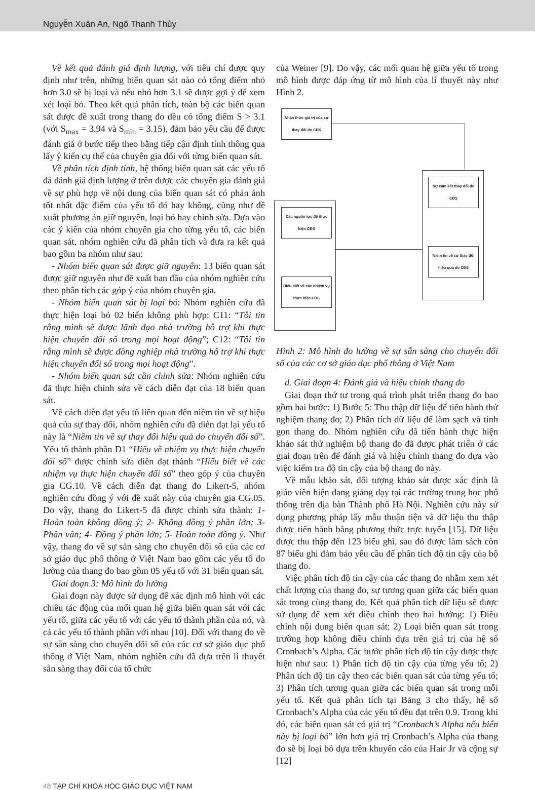Nguyễn Xuân An, Ngô Thanh Thủy
Về kết quả đánh giá định lượng, với tiêu chí được quy định như trên, những biến quan sát nào có tổng điểm nhỏ hơn 3.0 sẽ bị loại và nếu nhỏ hơn 3.1 sẽ được gợi ý để xem xét loại bỏ. Theo kết quả phân tích, toàn bộ các biến quan sát được đề xuất trong thang đo đều có tổng điểm S > 3.1 (với S<sub>max</sub> = 3.94 và S<sub>min</sub> = 3.15), đảm bảo yêu cầu để được đánh giá ở bước tiếp theo bằng tiếp cận định tính thông qua lấy ý kiến cụ thể của chuyên gia đối với từng biến quan sát.
Về phân tích định tính, hệ thống biến quan sát các yếu tố đá đánh giá định lượng ở trên được các chuyên gia đánh giá về sự phù hợp về nội dung của biến quan sát có phản ánh tốt nhất đặc điểm của yếu tố đó hay không, cũng như đề xuất phương án giữ nguyên, loại bỏ hay chỉnh sửa. Dựa vào các ý kiến của nhóm chuyên gia cho từng yếu tố, các biến quan sát, nhóm nghiên cứu đã phân tích và đưa ra kết quả bao gồm ba nhóm như sau:
- Nhóm biến quan sát được giữ nguyên: 13 biến quan sát được giữ nguyên như đề xuất ban đầu của nhóm nghiên cứu theo phân tích các góp ý của nhóm chuyên gia.
- Nhóm biến quan sát bị loại bỏ: Nhóm nghiên cứu đã thực hiện loại bỏ 02 biến không phù hợp: C11: “Tôi tin rằng mình sẽ được lãnh đạo nhà trường hỗ trợ khi thực hiện chuyển đổi số trong mọi hoạt động”; C12: “Tôi tin rằng mình sẽ được đồng nghiệp nhà trường hỗ trợ khi thực hiện chuyển đổi số trong mọi hoạt động”.
- Nhóm biến quan sát cần chỉnh sửa: Nhóm nghiên cứu đã thực hiện chỉnh sửa về cách diễn đạt của 18 biến quan sát.
Về cách diễn đạt yếu tố liên quan đến niềm tin về sự hiệu quả của sự thay đổi, nhóm nghiên cứu đã diễn đạt lại yếu tố này là “Niềm tin về sự thay đổi hiệu quả do chuyển đổi số”. Yếu tố thành phần D1 “Hiểu về nhiệm vụ thực hiện chuyển đổi số” được chỉnh sửa diễn đạt thành “Hiểu biết về các nhiệm vụ thực hiện chuyển đổi số” theo góp ý của chuyên gia CG.10. Về cách diễn đạt thang đo Likert-5, nhóm nghiên cứu đồng ý với đề xuất này của chuyên gia CG.05. Do vậy, thang đo Likert-5 đã được chỉnh sửa thành: 1- Hoàn toàn không đồng ý; 2- Không đồng ý phần lớn; 3- Phân vân; 4- Đồng ý phần lớn; 5- Hoàn toàn đồng ý. Như vậy, thang đo về sự sẵn sàng cho chuyển đổi số của các cơ sở giáo dục phổ thông ở Việt Nam bao gồm các yếu tố đo lường của thang đo bao gồm 05 yếu tố với 31 biến quan sát.
Giai đoạn 3: Mô hình đo lường
Giai đoạn này được sử dụng để xác định mô hình với các chiều tác động của mối quan hệ giữa biến quan sát với các yếu tố, giữa các yếu tố với các yếu tố thành phần của nó, và cả các yếu tố thành phần với nhau [10]. Đối với thang đo về sự sẵn sàng cho chuyển đổi số của các cơ sở giáo dục phổ thông ở Việt Nam, nhóm nghiên cứu đã dựa trên lí thuyết sẵn sàng thay đổi của tổ chức
của Weiner [9]. Do vậy, các mối quan hệ giữa yếu tố trong mô hình được đáp ứng từ mô hình của lí thuyết này như Hình 2.
Nhận thức giá trị của sự thay đổi do CĐS
Các nguồn lực để thực hiện CĐS
Hiểu biết về các nhiệm vụ thực hiện CĐS
Sự cam kết thay đổi do CĐS
Niềm tin về sự thay đổi hiệu quả do CĐS
Hình 2: Mô hình đo lường về sự sẵn sàng cho chuyển đổi số của các cơ sở giáo dục phổ thông ở Việt Nam
d. Giai đoạn 4: Đánh giá và hiệu chỉnh thang đo
Giai đoạn thứ tư trong quá trình phát triển thang đo bao gồm hai bước: 1) Bước 5: Thu thập dữ liệu để tiến hành thử nghiệm thang đo; 2) Phân tích dữ liệu để làm sạch và tinh gọn thang đo. Nhóm nghiên cứu đã tiến hành thực hiện khảo sát thử nghiệm bộ thang đo đã được phát triển ở các giai đoạn trên để đánh giá và hiệu chỉnh thang đo dựa vào việc kiểm tra độ tin cậy của bộ thang đo này.
Về mẫu khảo sát, đối tượng khảo sát được xác định là giáo viên hiện đang giảng dạy tại các trường trung học phổ thông trên địa bàn Thành phố Hà Nội. Nghiên cứu này sử dụng phương pháp lấy mẫu thuận tiện và dữ liệu thu thập được tiến hành bằng phương thức trực tuyến [15]. Dữ liệu được thu thập đến 123 biểu ghi, sau đó được làm sách còn 87 biểu ghi đảm bảo yêu cầu để phân tích độ tin cậy của bộ thang đo.
Việc phân tích độ tin cậy của các thang đo nhằm xem xét chất lượng của thang đo, sự tương quan giữa các biến quan sát trong cùng thang đo. Kết quả phân tích dữ liệu sẽ được sử dụng để xem xét điều chỉnh theo hai hướng: 1) Điều chỉnh nội dung biến quan sát; 2) Loại biến quan sát trong trường hợp không điều chỉnh dựa trên giá trị của hệ số Cronbach’s Alpha. Các bước phân tích độ tin cậy được thực hiện như sau: 1) Phân tích độ tin cậy của từng yếu tố; 2) Phân tích độ tin cậy theo các biến quan sát của từng yếu tố; 3) Phân tích tương quan giữa các biến quan sát trong mỗi yếu tố. Kết quả phân tích tại Bảng 3 cho thấy, hệ số Cronbach’s Alpha của các yếu tố đều đạt trên 0.9. Trong khi đó, các biến quan sát có giá trị “Cronbach’s Alpha nếu biến này bị loại bỏ” lớn hơn giá trị Cronbach’s Alpha của thang đo sẽ bị loại bỏ dựa trên khuyến cáo của Hair Jr và cộng sự [12]
48 TẠP CHÍ KHOA HỌC GIÁO DỤC VIỆT NAM